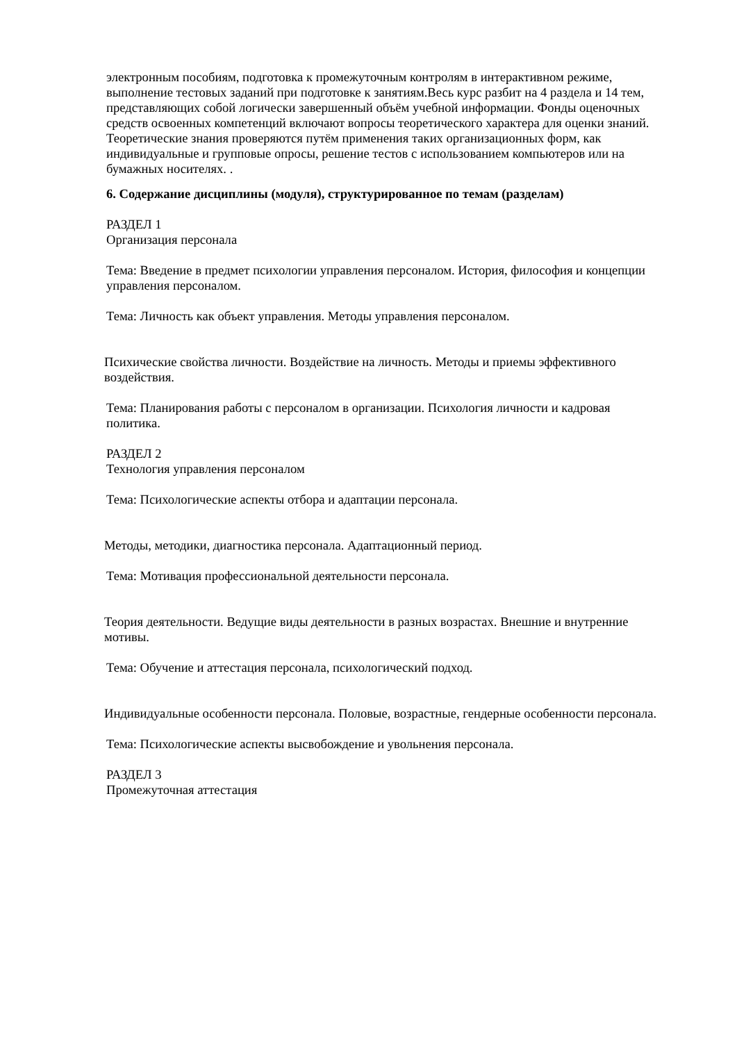электронным пособиям, подготовка к промежуточным контролям в интерактивном режиме, выполнение тестовых заданий при подготовке к занятиям.Весь курс разбит на 4 раздела и 14 тем, представляющих собой логически завершенный объём учебной информации. Фонды оценочных средств освоенных компетенций включают вопросы теоретического характера для оценки знаний. Теоретические знания проверяются путём применения таких организационных форм, как индивидуальные и групповые опросы, решение тестов с использованием компьютеров или на бумажных носителях. .
6. Содержание дисциплины (модуля), структурированное по темам (разделам)
РАЗДЕЛ 1
Организация персонала
Тема: Введение в предмет психологии управления персоналом. История, философия и концепции управления персоналом.
Тема: Личность как объект управления. Методы управления персоналом.
Психические свойства личности. Воздействие на личность. Методы и приемы эффективного воздействия.
Тема: Планирования работы с персоналом в организации. Психология личности и кадровая политика.
РАЗДЕЛ 2
Технология управления персоналом
Тема: Психологические аспекты отбора и адаптации персонала.
Методы, методики, диагностика персонала. Адаптационный период.
Тема: Мотивация профессиональной деятельности персонала.
Теория деятельности. Ведущие виды деятельности в разных возрастах. Внешние и внутренние мотивы.
Тема: Обучение и аттестация персонала, психологический подход.
Индивидуальные особенности персонала. Половые, возрастные, гендерные особенности персонала.
Тема: Психологические аспекты высвобождение и увольнения персонала.
РАЗДЕЛ 3
Промежуточная аттестация